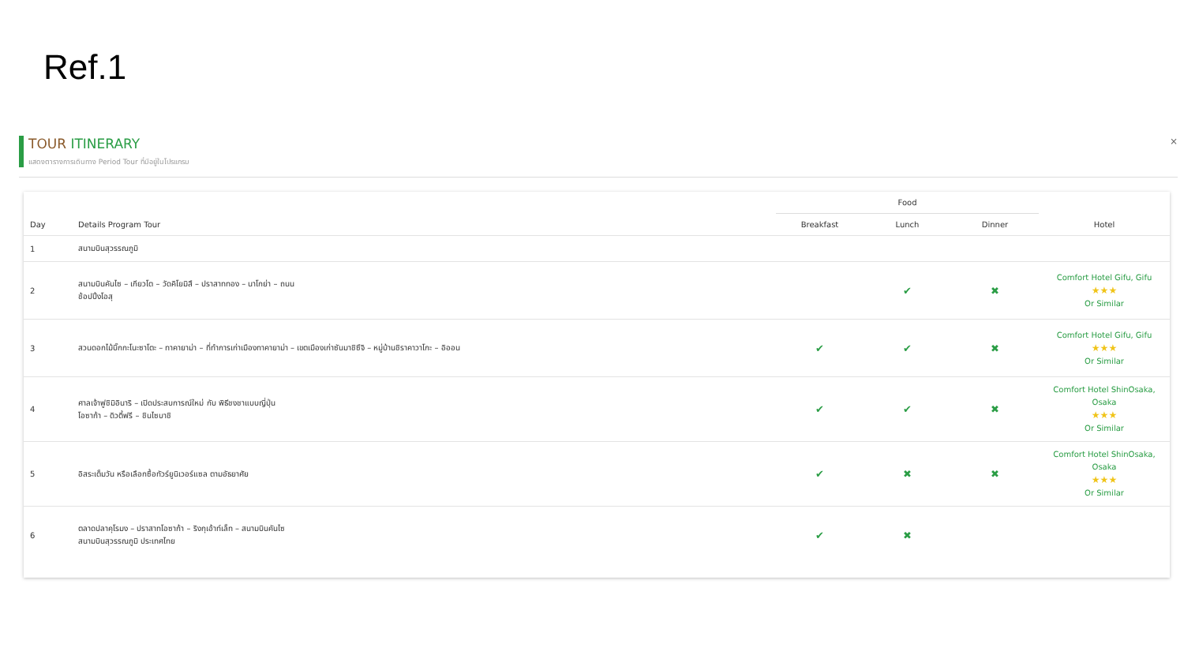Ref.1
TOUR ITINERARY
แสดงตารางการเดินทาง Period Tour ที่มีอยู่ในโปรแกรม
×
| Day | Details Program Tour | Food | | | Hotel |
| --- | --- | --- | --- | --- | --- |
| | | Breakfast | Lunch | Dinner | |
| 1 | สนามบินสุวรรณภูมิ | | | | |
| 2 | สนามบินคันไซ – เกียวโต – วัดคิโยมิสึ – ปราสาททอง – นาโกย่า – ถนน ช้อปปิ้งโอสุ | | ✔ | ✖ | Comfort Hotel Gifu, Gifu ★★★ Or Similar |
| 3 | สวนดอกไม้บิ๊กกะโนะซาโตะ – ทาคายาม่า – ที่ทำการเก่าเมืองทาคายาม่า – เขตเมืองเก่าซันมาชิซึจิ – หมู่บ้านชิราคาวาโกะ – อิออน | ✔ | ✔ | ✖ | Comfort Hotel Gifu, Gifu ★★★ Or Similar |
| 4 | ศาลเจ้าฟูชิมิอินาริ – เปิดประสบการณ์ใหม่ กับ พิธีชงชาแบบญี่ปุ่น โอซาก้า – ดิวตี้ฟรี – ชินไซบาชิ | ✔ | ✔ | ✖ | Comfort Hotel ShinOsaka, Osaka ★★★ Or Similar |
| 5 | อิสระเต็มวัน หรือเลือกซื้อทัวร์ยูนิเวอร์แซล ตามอัธยาศัย | ✔ | ✖ | ✖ | Comfort Hotel ShinOsaka, Osaka ★★★ Or Similar |
| 6 | ตลาดปลาคุโรมง – ปราสาทโอซาก้า – ริงกุเอ้าท์เล็ท – สนามบินคันไซ สนามบินสุวรรณภูมิ ประเทศไทย | ✔ | ✖ | | |